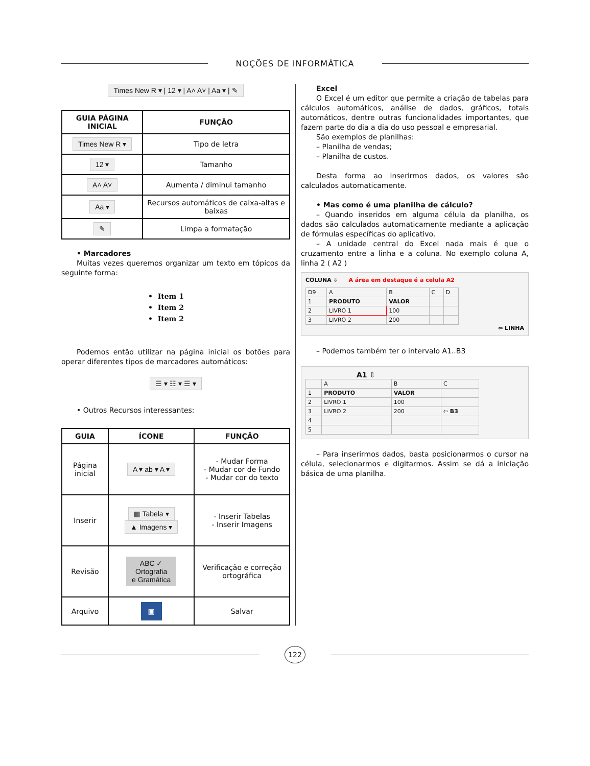NOÇÕES DE INFORMÁTICA
Times New R ▾ | 12 ▾ | A˄ A˅ | Aa ▾ | ✎
| GUIA PÁGINA INICIAL | FUNÇÃO |
| --- | --- |
| Times New R ▾ | Tipo de letra |
| 12 ▾ | Tamanho |
| A˄ A˅ | Aumenta / diminui tamanho |
| Aa ▾ | Recursos automáticos de caixa-altas e baixas |
| ✎ | Limpa a formatação |
• Marcadores
Muitas vezes queremos organizar um texto em tópicos da seguinte forma:
• Item 1
• Item 2
• Item 2
Podemos então utilizar na página inicial os botões para operar diferentes tipos de marcadores automáticos:
☰ ▾ ☷ ▾ ☰ ▾
• Outros Recursos interessantes:
| GUIA | ÍCONE | FUNÇÃO |
| --- | --- | --- |
| Página inicial | A ▾ ab ▾ A ▾ | - Mudar Forma - Mudar cor de Fundo - Mudar cor do texto |
| Inserir | ▦ Tabela ▾ ▲ Imagens ▾ | - Inserir Tabelas - Inserir Imagens |
| Revisão | ABC ✓ Ortografia e Gramática | Verificação e correção ortográfica |
| Arquivo | ▣ | Salvar |
Excel
O Excel é um editor que permite a criação de tabelas para cálculos automáticos, análise de dados, gráficos, totais automáticos, dentre outras funcionalidades importantes, que fazem parte do dia a dia do uso pessoal e empresarial.
São exemplos de planilhas:
– Planilha de vendas;
– Planilha de custos.
Desta forma ao inserirmos dados, os valores são calculados automaticamente.
• Mas como é uma planilha de cálculo?
– Quando inseridos em alguma célula da planilha, os dados são calculados automaticamente mediante a aplicação de fórmulas específicas do aplicativo.
– A unidade central do Excel nada mais é que o cruzamento entre a linha e a coluna. No exemplo coluna A, linha 2 ( A2 )
COLUNA ⇩ A área em destaque é a celula A2
| D9 | A | B | C | D |
| 1 | PRODUTO | VALOR | | |
| 2 | LIVRO 1 | 100 | | |
| 3 | LIVRO 2 | 200 | | |
⇦ LINHA
– Podemos também ter o intervalo A1..B3
A1 ⇩
| | A | B | C |
| 1 | PRODUTO | VALOR | |
| 2 | LIVRO 1 | 100 | |
| 3 | LIVRO 2 | 200 | ⇦ B3 |
| 4 | | | |
| 5 | | | |
– Para inserirmos dados, basta posicionarmos o cursor na célula, selecionarmos e digitarmos. Assim se dá a iniciação básica de uma planilha.
122